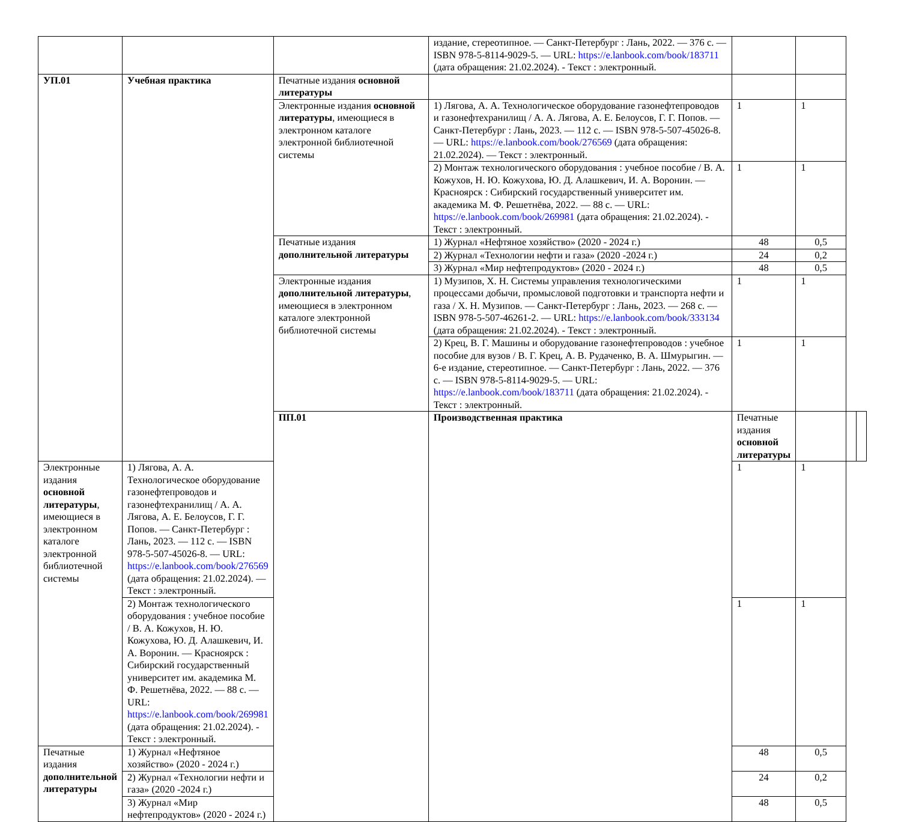| | | | издание, стереотипное. — Санкт-Петербург : Лань, 2022. — 376 с. — ISBN 978-5-8114-9029-5. — URL: https://e.lanbook.com/book/183711 (дата обращения: 21.02.2024). - Текст : электронный. | | | | |
| УП.01 | Учебная практика | Печатные издания основной литературы | | | | | |
| | | Электронные издания основной литературы , имеющиеся в электронном каталоге электронной библиотечной системы | 1) Лягова, А. А. Технологическое оборудование газонефтепроводов и газонефтехранилищ / А. А. Лягова, А. Е. Белоусов, Г. Г. Попов. — Санкт-Петербург : Лань, 2023. — 112 с. — ISBN 978-5-507-45026-8. — URL: https://e.lanbook.com/book/276569 (дата обращения: 21.02.2024). — Текст : электронный. | 1 | 1 | | |
| | | | 2) Монтаж технологического оборудования : учебное пособие / В. А. Кожухов, Н. Ю. Кожухова, Ю. Д. Алашкевич, И. А. Воронин. — Красноярск : Сибирский государственный университет им. академика М. Ф. Решетнёва, 2022. — 88 с. — URL: https://e.lanbook.com/book/269981 (дата обращения: 21.02.2024). - Текст : электронный. | 1 | 1 | | |
| | | Печатные издания дополнительной литературы | 1) Журнал «Нефтяное хозяйство» (2020 - 2024 г.) | 48 | 0,5 | | |
| | | | 2) Журнал «Технологии нефти и газа» (2020 -2024 г.) | 24 | 0,2 | | |
| | | | 3) Журнал «Мир нефтепродуктов» (2020 - 2024 г.) | 48 | 0,5 | | |
| | | Электронные издания дополнительной литературы , имеющиеся в электронном каталоге электронной библиотечной системы | 1) Музипов, Х. Н. Системы управления технологическими процессами добычи, промысловой подготовки и транспорта нефти и газа / Х. Н. Музипов. — Санкт-Петербург : Лань, 2023. — 268 с. — ISBN 978-5-507-46261-2. — URL: https://e.lanbook.com/book/333134 (дата обращения: 21.02.2024). - Текст : электронный. | 1 | 1 | | |
| | | | 2) Крец, В. Г. Машины и оборудование газонефтепроводов : учебное пособие для вузов / В. Г. Крец, А. В. Рудаченко, В. А. Шмурыгин. — 6-е издание, стереотипное. — Санкт-Петербург : Лань, 2022. — 376 с. — ISBN 978-5-8114-9029-5. — URL: https://e.lanbook.com/book/183711 (дата обращения: 21.02.2024). - Текст : электронный. | 1 | 1 | | |
| | | ПП.01 | Производственная практика | Печатные издания основной литературы | | | |
| Электронные издания основной литературы , имеющиеся в электронном каталоге электронной библиотечной системы | 1) Лягова, А. А. Технологическое оборудование газонефтепроводов и газонефтехранилищ / А. А. Лягова, А. Е. Белоусов, Г. Г. Попов. — Санкт-Петербург : Лань, 2023. — 112 с. — ISBN 978-5-507-45026-8. — URL: https://e.lanbook.com/book/276569 (дата обращения: 21.02.2024). — Текст : электронный. | | | 1 | 1 | | |
| | 2) Монтаж технологического оборудования : учебное пособие / В. А. Кожухов, Н. Ю. Кожухова, Ю. Д. Алашкевич, И. А. Воронин. — Красноярск : Сибирский государственный университет им. академика М. Ф. Решетнёва, 2022. — 88 с. — URL: https://e.lanbook.com/book/269981 (дата обращения: 21.02.2024). - Текст : электронный. | | | 1 | 1 | | |
| Печатные издания дополнительной литературы | 1) Журнал «Нефтяное хозяйство» (2020 - 2024 г.) | | | 48 | 0,5 | | |
| | 2) Журнал «Технологии нефти и газа» (2020 -2024 г.) | | | 24 | 0,2 | | |
| | 3) Журнал «Мир нефтепродуктов» (2020 - 2024 г.) | | | 48 | 0,5 | | |